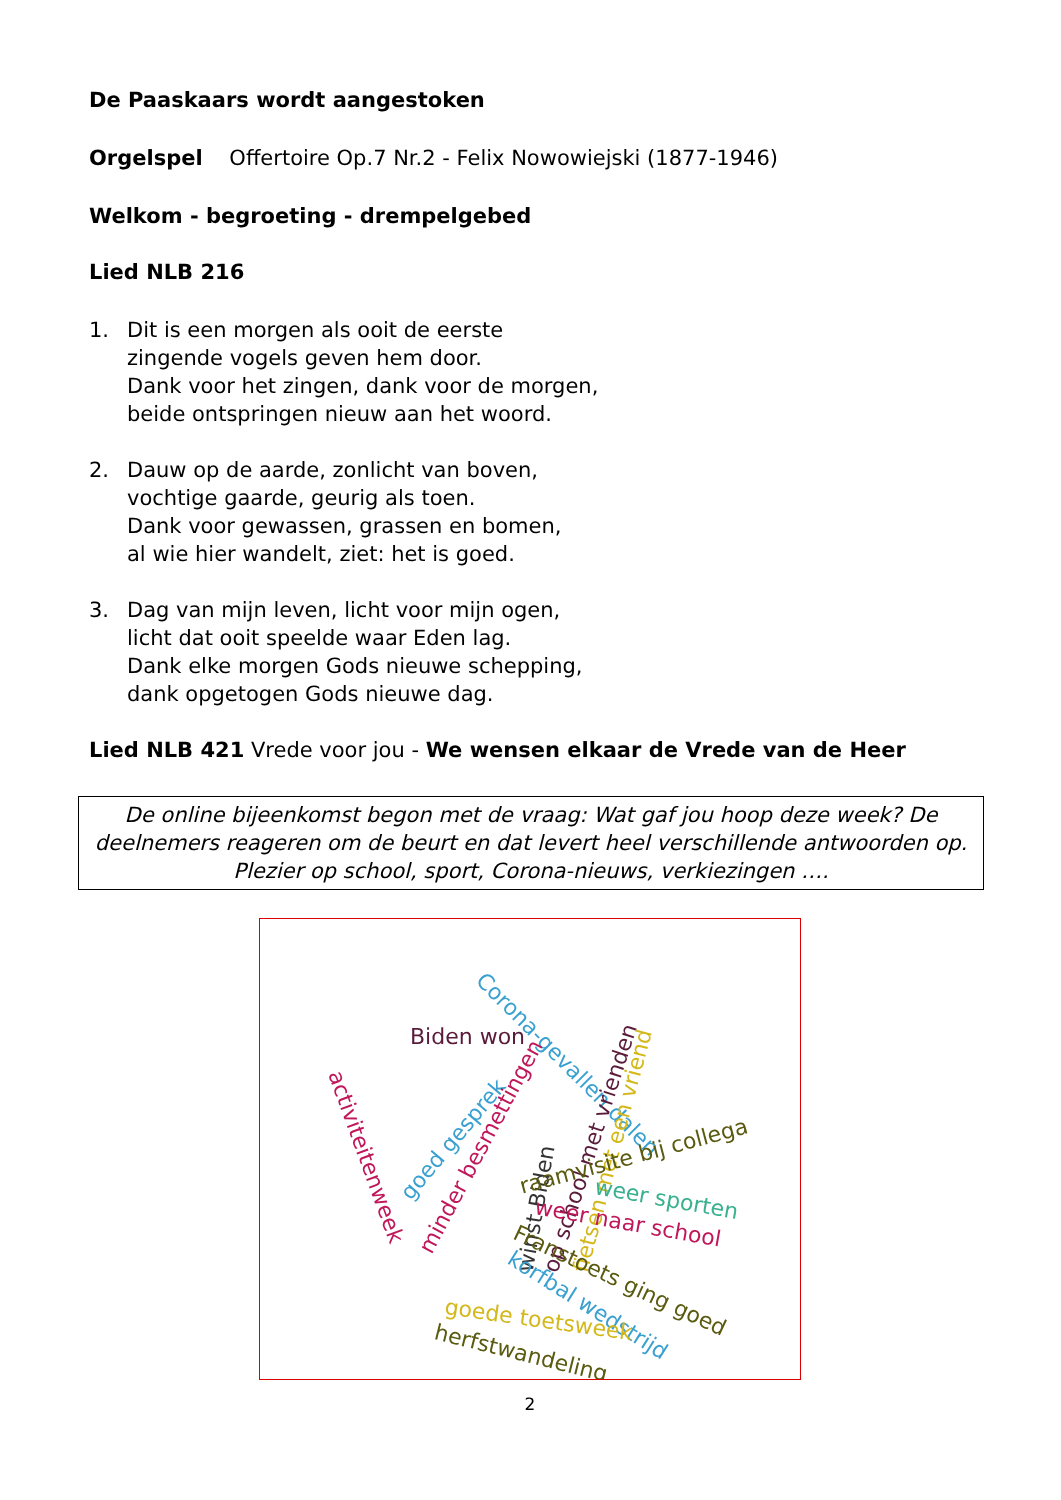De Paaskaars wordt aangestoken
Orgelspel Offertoire Op.7 Nr.2 - Felix Nowowiejski (1877-1946)
Welkom - begroeting - drempelgebed
Lied NLB 216
1. Dit is een morgen als ooit de eerste
zingende vogels geven hem door.
Dank voor het zingen, dank voor de morgen,
beide ontspringen nieuw aan het woord.
2. Dauw op de aarde, zonlicht van boven,
vochtige gaarde, geurig als toen.
Dank voor gewassen, grassen en bomen,
al wie hier wandelt, ziet: het is goed.
3. Dag van mijn leven, licht voor mijn ogen,
licht dat ooit speelde waar Eden lag.
Dank elke morgen Gods nieuwe schepping,
dank opgetogen Gods nieuwe dag.
Lied NLB 421 Vrede voor jou - We wensen elkaar de Vrede van de Heer
De online bijeenkomst begon met de vraag: Wat gaf jou hoop deze week? De deelnemers reageren om de beurt en dat levert heel verschillende antwoorden op. Plezier op school, sport, Corona-nieuws, verkiezingen ….
Corona-gevallen dalen
Biden won
activiteitenweek
goed gesprek
minder besmettingen
winst Biden op school met vrienden fietsen met een vriend
raamvisite bij collega weer sporten
weer naar school
Franstoets ging goed
korfbal wedstrijd
goede toetsweek
herfstwandeling
2